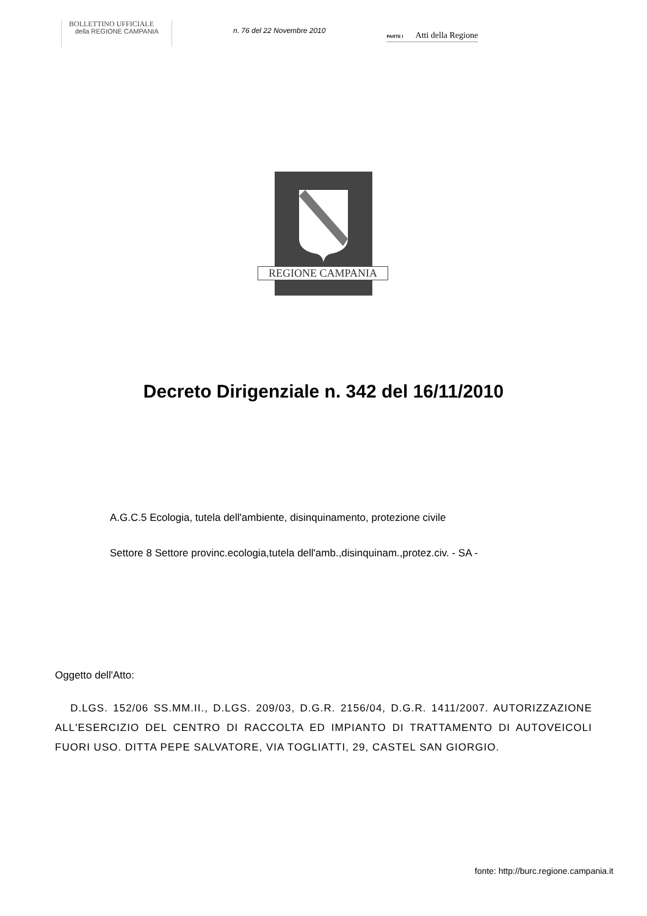BOLLETTINO UFFICIALE
della REGIONE CAMPANIA
n. 76 del 22 Novembre 2010
PARTE I Atti della Regione
REGIONE CAMPANIA
Decreto Dirigenziale n. 342 del 16/11/2010
A.G.C.5 Ecologia, tutela dell'ambiente, disinquinamento, protezione civile
Settore 8 Settore provinc.ecologia,tutela dell'amb.,disinquinam.,protez.civ. - SA -
Oggetto dell'Atto:
D.LGS. 152/06 SS.MM.II., D.LGS. 209/03, D.G.R. 2156/04, D.G.R. 1411/2007. AUTORIZZAZIONE ALL'ESERCIZIO DEL CENTRO DI RACCOLTA ED IMPIANTO DI TRATTAMENTO DI AUTOVEICOLI FUORI USO. DITTA PEPE SALVATORE, VIA TOGLIATTI, 29, CASTEL SAN GIORGIO.
fonte: http://burc.regione.campania.it